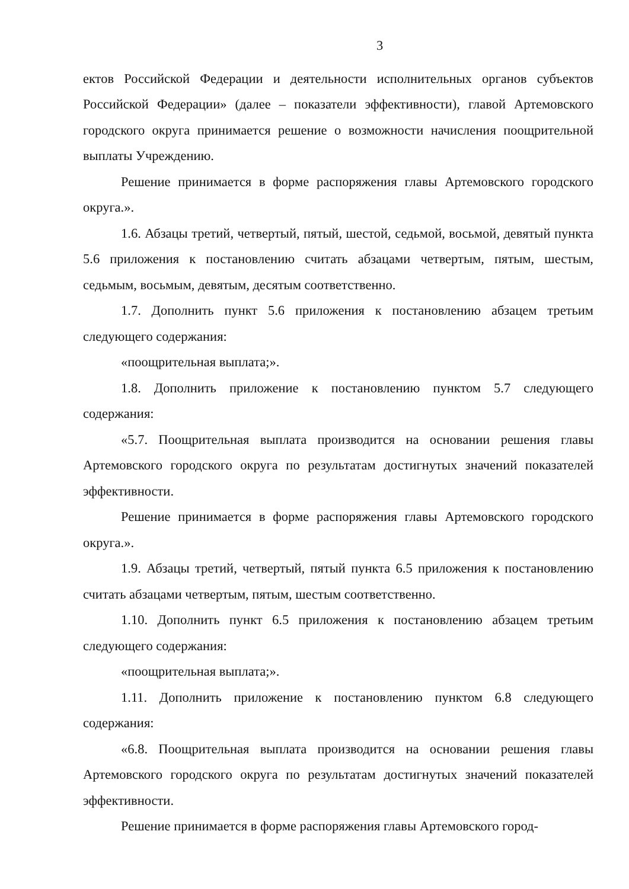3
ектов Российской Федерации и деятельности исполнительных органов субъектов Российской Федерации» (далее – показатели эффективности), главой Артемовского городского округа принимается решение о возможности начисления поощрительной выплаты Учреждению.
Решение принимается в форме распоряжения главы Артемовского городского округа.».
1.6. Абзацы третий, четвертый, пятый, шестой, седьмой, восьмой, девятый пункта 5.6 приложения к постановлению считать абзацами четвертым, пятым, шестым, седьмым, восьмым, девятым, десятым соответственно.
1.7. Дополнить пункт 5.6 приложения к постановлению абзацем третьим следующего содержания:
«поощрительная выплата;».
1.8. Дополнить приложение к постановлению пунктом 5.7 следующего содержания:
«5.7. Поощрительная выплата производится на основании решения главы Артемовского городского округа по результатам достигнутых значений показателей эффективности.
Решение принимается в форме распоряжения главы Артемовского городского округа.».
1.9. Абзацы третий, четвертый, пятый пункта 6.5 приложения к постановлению считать абзацами четвертым, пятым, шестым соответственно.
1.10. Дополнить пункт 6.5 приложения к постановлению абзацем третьим следующего содержания:
«поощрительная выплата;».
1.11. Дополнить приложение к постановлению пунктом 6.8 следующего содержания:
«6.8. Поощрительная выплата производится на основании решения главы Артемовского городского округа по результатам достигнутых значений показателей эффективности.
Решение принимается в форме распоряжения главы Артемовского город-